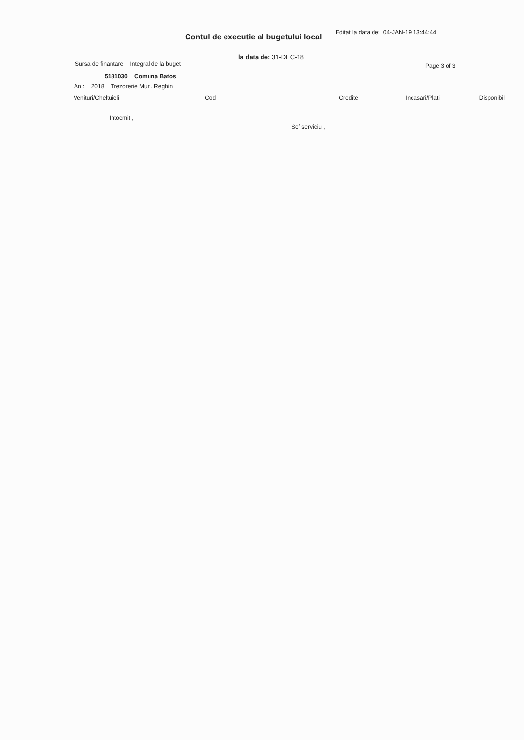Editat la data de: 04-JAN-19 13:44:44
Contul de executie al bugetului local
la data de: 31-DEC-18
Sursa de finantare Integral de la buget
Page 3 of 3
5181030 Comuna Batos
An : 2018 Trezorerie Mun. Reghin
| Venituri/Cheltuieli | Cod | Credite | Incasari/Plati | Disponibil |
| --- | --- | --- | --- | --- |
Intocmit ,
Sef serviciu ,